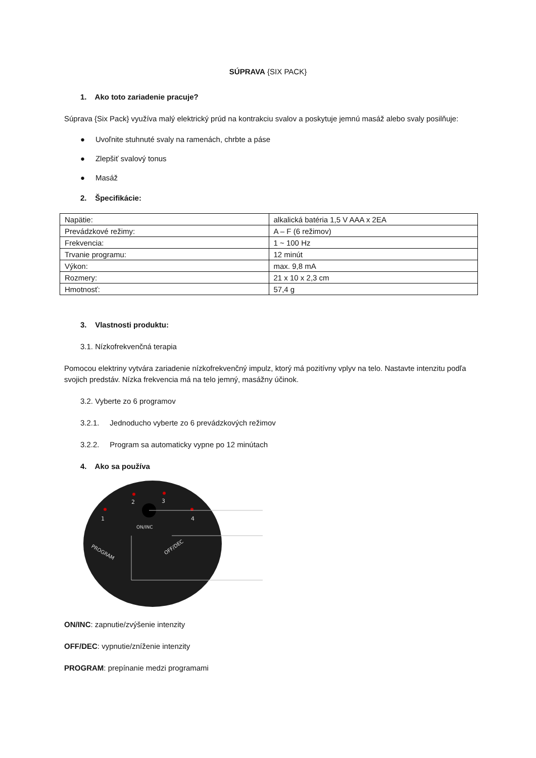SÚPRAVA {SIX PACK}
1. Ako toto zariadenie pracuje?
Súprava {Six Pack} využíva malý elektrický prúd na kontrakciu svalov a poskytuje jemnú masáž alebo svaly posilňuje:
● Uvoľnite stuhnuté svaly na ramenách, chrbte a páse
● Zlepšiť svalový tonus
● Masáž
2. Špecifikácie:
| Napätie: | alkalická batéria 1,5 V AAA x 2EA |
| Prevádzkové režimy: | A – F (6 režimov) |
| Frekvencia: | 1 ~ 100 Hz |
| Trvanie programu: | 12 minút |
| Výkon: | max. 9,8 mA |
| Rozmery: | 21 x 10 x 2,3 cm |
| Hmotnosť: | 57,4 g |
3. Vlastnosti produktu:
3.1. Nízkofrekvenčná terapia
Pomocou elektriny vytvára zariadenie nízkofrekvenčný impulz, ktorý má pozitívny vplyv na telo. Nastavte intenzitu podľa svojich predstáv. Nízka frekvencia má na telo jemný, masážny účinok.
3.2. Vyberte zo 6 programov
3.2.1. Jednoducho vyberte zo 6 prevádzkových režimov
3.2.2. Program sa automaticky vypne po 12 minútach
4. Ako sa používa
2
3
1
4
ON/INC
PROGRAM
OFF/DEC
ON/INC: zapnutie/zvýšenie intenzity
OFF/DEC: vypnutie/zníženie intenzity
PROGRAM: prepínanie medzi programami